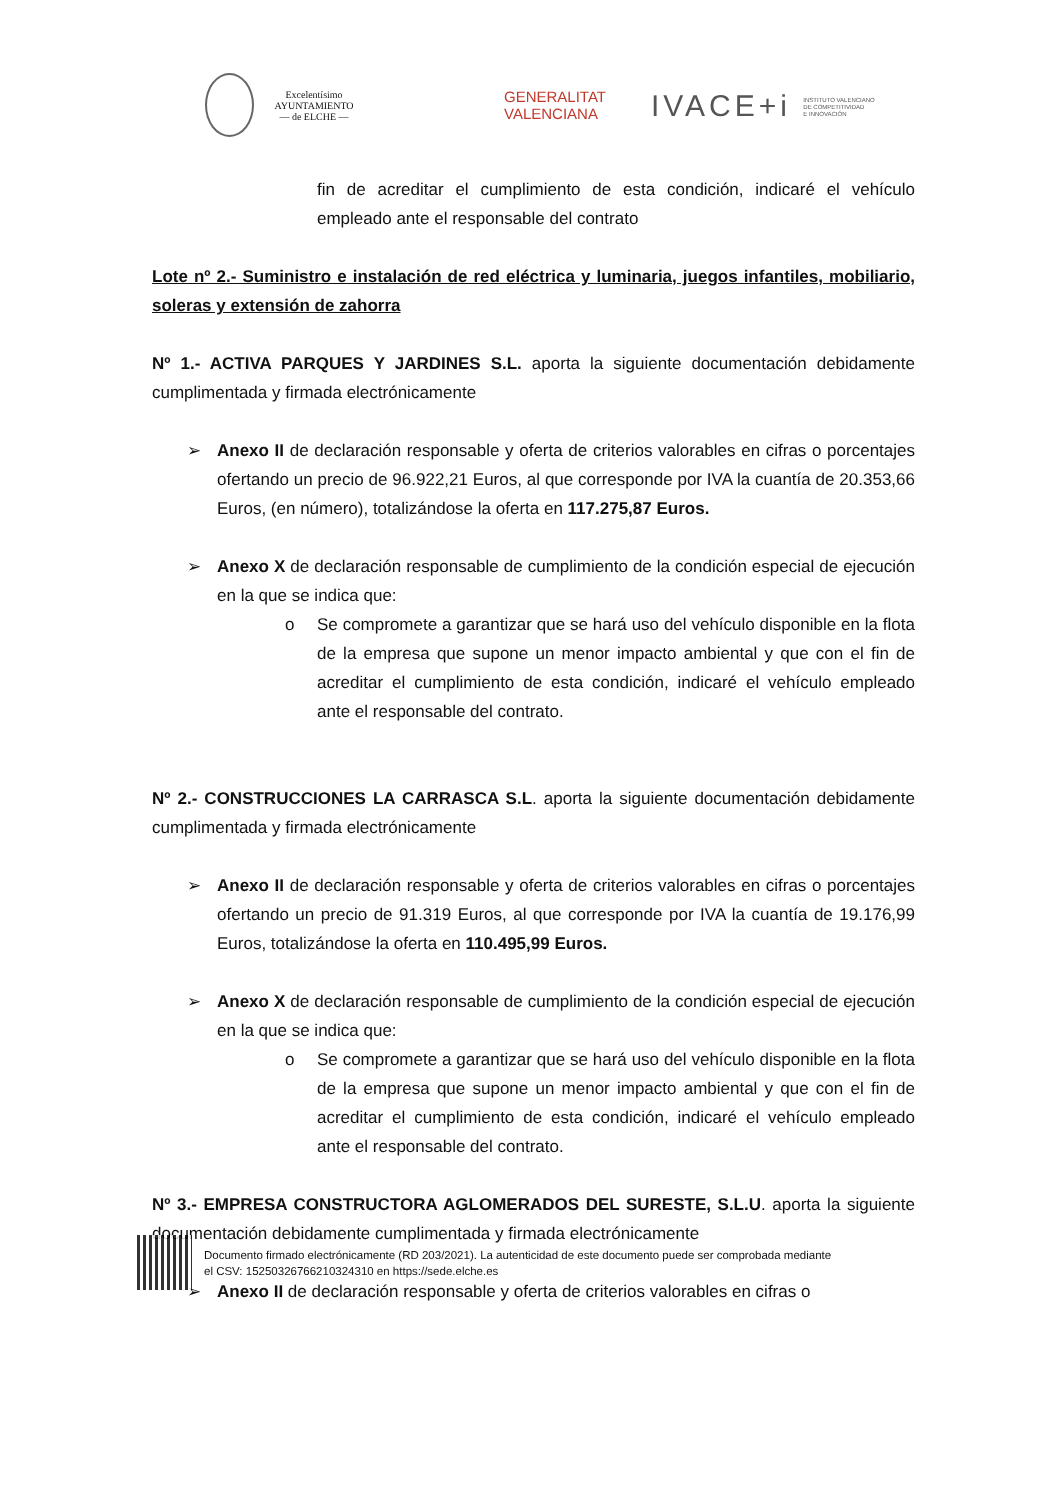Excelentísimo
AYUNTAMIENTO
— de ELCHE —
GENERALITAT
VALENCIANA
IVACE+i INSTITUTO VALENCIANO
DE COMPETITIVIDAD
E INNOVACIÓN
fin de acreditar el cumplimiento de esta condición, indicaré el vehículo empleado ante el responsable del contrato
Lote nº 2.- Suministro e instalación de red eléctrica y luminaria, juegos infantiles, mobiliario, soleras y extensión de zahorra
Nº 1.- ACTIVA PARQUES Y JARDINES S.L. aporta la siguiente documentación debidamente cumplimentada y firmada electrónicamente
➢ Anexo II de declaración responsable y oferta de criterios valorables en cifras o porcentajes ofertando un precio de 96.922,21 Euros, al que corresponde por IVA la cuantía de 20.353,66 Euros, (en número), totalizándose la oferta en 117.275,87 Euros.
➢ Anexo X de declaración responsable de cumplimiento de la condición especial de ejecución en la que se indica que:
o Se compromete a garantizar que se hará uso del vehículo disponible en la flota de la empresa que supone un menor impacto ambiental y que con el fin de acreditar el cumplimiento de esta condición, indicaré el vehículo empleado ante el responsable del contrato.
Nº 2.- CONSTRUCCIONES LA CARRASCA S.L. aporta la siguiente documentación debidamente cumplimentada y firmada electrónicamente
➢ Anexo II de declaración responsable y oferta de criterios valorables en cifras o porcentajes ofertando un precio de 91.319 Euros, al que corresponde por IVA la cuantía de 19.176,99 Euros, totalizándose la oferta en 110.495,99 Euros.
➢ Anexo X de declaración responsable de cumplimiento de la condición especial de ejecución en la que se indica que:
o Se compromete a garantizar que se hará uso del vehículo disponible en la flota de la empresa que supone un menor impacto ambiental y que con el fin de acreditar el cumplimiento de esta condición, indicaré el vehículo empleado ante el responsable del contrato.
Nº 3.- EMPRESA CONSTRUCTORA AGLOMERADOS DEL SURESTE, S.L.U. aporta la siguiente documentación debidamente cumplimentada y firmada electrónicamente
➢ Anexo II de declaración responsable y oferta de criterios valorables en cifras o
Documento firmado electrónicamente (RD 203/2021). La autenticidad de este documento puede ser comprobada mediante
el CSV: 15250326766210324310 en https://sede.elche.es